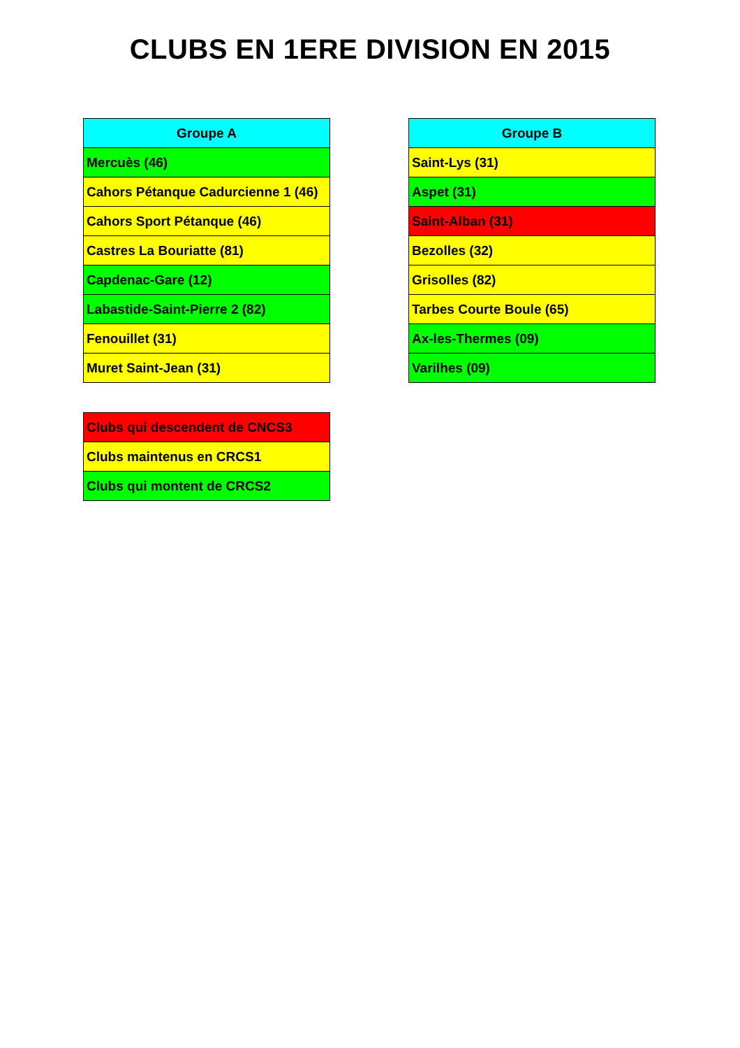CLUBS EN 1ERE DIVISION EN 2015
| Groupe A |
| --- |
| Mercuès (46) |
| Cahors Pétanque Cadurcienne 1 (46) |
| Cahors Sport Pétanque (46) |
| Castres La Bouriatte (81) |
| Capdenac-Gare (12) |
| Labastide-Saint-Pierre 2 (82) |
| Fenouillet (31) |
| Muret Saint-Jean (31) |
| Groupe B |
| --- |
| Saint-Lys (31) |
| Aspet (31) |
| Saint-Alban (31) |
| Bezolles (32) |
| Grisolles (82) |
| Tarbes Courte Boule (65) |
| Ax-les-Thermes (09) |
| Varilhes (09) |
| Clubs qui descendent de CNCS3 |
| Clubs maintenus en CRCS1 |
| Clubs qui montent de CRCS2 |